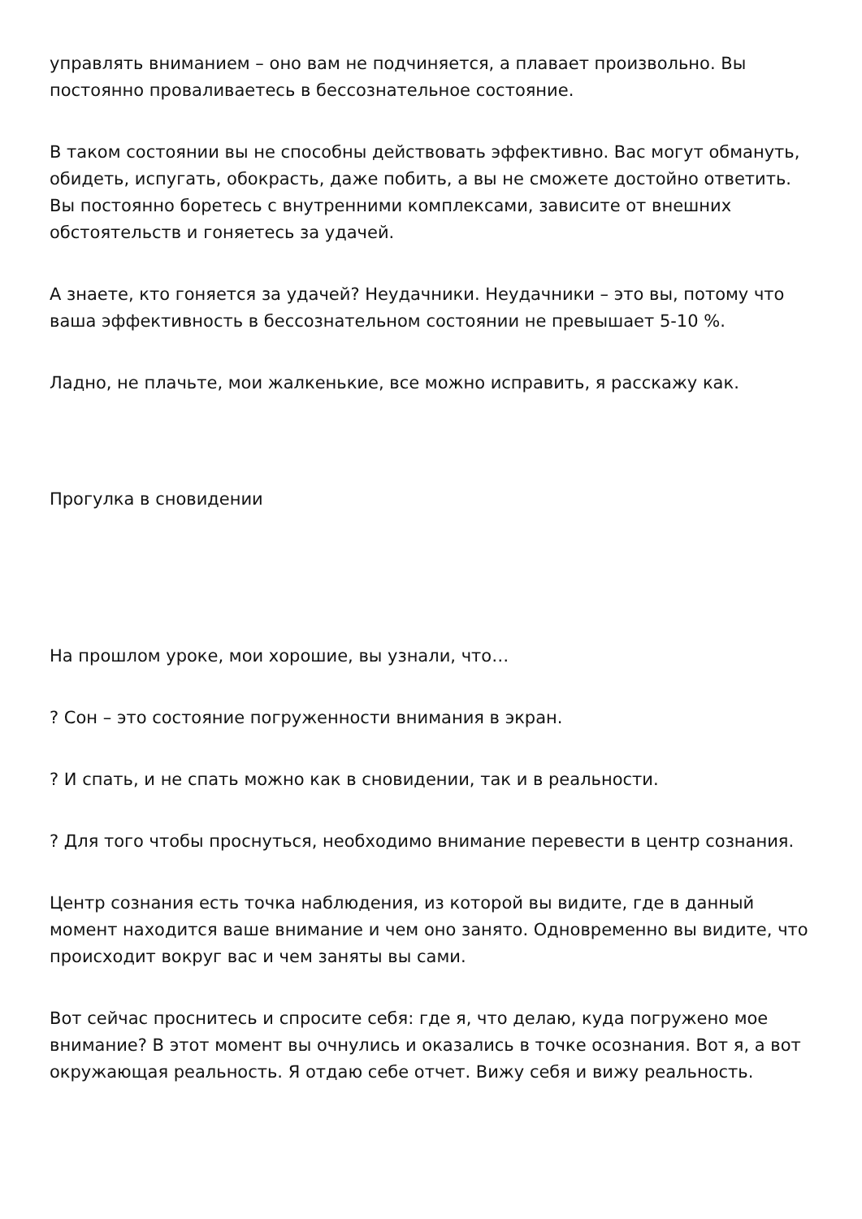управлять вниманием – оно вам не подчиняется, а плавает произвольно. Вы постоянно проваливаетесь в бессознательное состояние.
В таком состоянии вы не способны действовать эффективно. Вас могут обмануть, обидеть, испугать, обокрасть, даже побить, а вы не сможете достойно ответить. Вы постоянно боретесь с внутренними комплексами, зависите от внешних обстоятельств и гоняетесь за удачей.
А знаете, кто гоняется за удачей? Неудачники. Неудачники – это вы, потому что ваша эффективность в бессознательном состоянии не превышает 5-10 %.
Ладно, не плачьте, мои жалкенькие, все можно исправить, я расскажу как.
Прогулка в сновидении
На прошлом уроке, мои хорошие, вы узнали, что…
? Сон – это состояние погруженности внимания в экран.
? И спать, и не спать можно как в сновидении, так и в реальности.
? Для того чтобы проснуться, необходимо внимание перевести в центр сознания.
Центр сознания есть точка наблюдения, из которой вы видите, где в данный момент находится ваше внимание и чем оно занято. Одновременно вы видите, что происходит вокруг вас и чем заняты вы сами.
Вот сейчас проснитесь и спросите себя: где я, что делаю, куда погружено мое внимание? В этот момент вы очнулись и оказались в точке осознания. Вот я, а вот окружающая реальность. Я отдаю себе отчет. Вижу себя и вижу реальность.